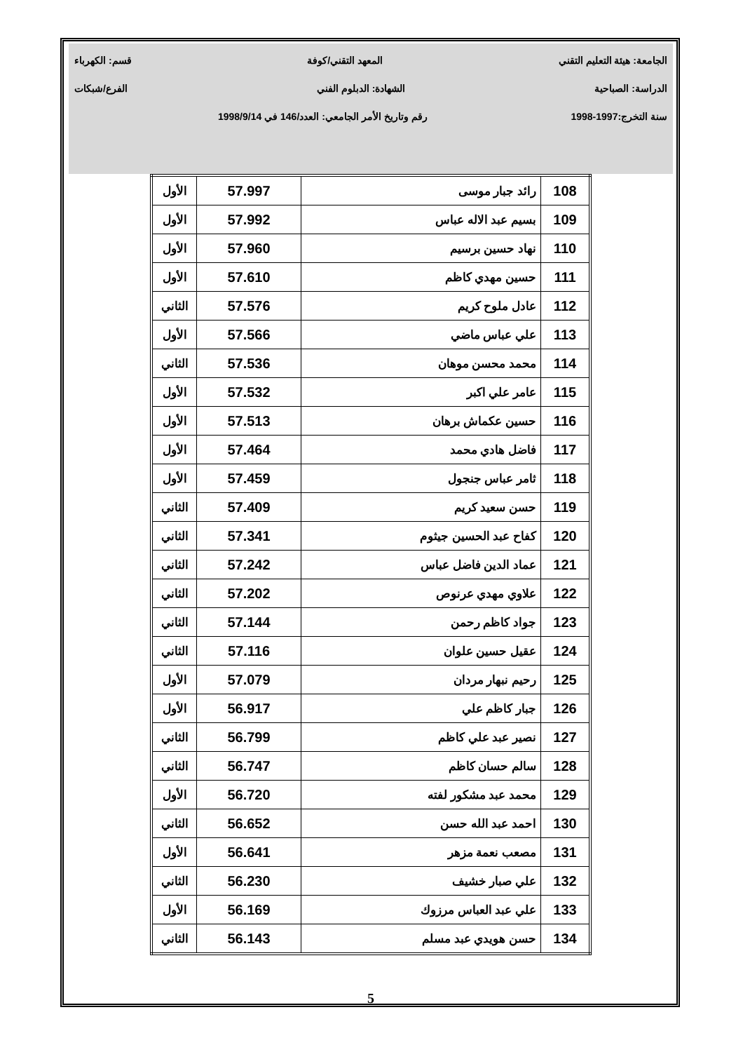الجامعة: هيئة التعليم التقني المعهد التقني/كوفة قسم: الكهرباء
الدراسة: الصباحية الشهادة: الدبلوم الفني الفرع/شبكات
سنة التخرج:1997-1998 رقم وتاريخ الأمر الجامعي: العدد/146 في 1998/9/14
| 108 | رائد جبار موسى | 57.997 | الأول |
| 109 | بسيم عبد الاله عباس | 57.992 | الأول |
| 110 | نهاد حسين برسيم | 57.960 | الأول |
| 111 | حسين مهدي كاظم | 57.610 | الأول |
| 112 | عادل ملوح كريم | 57.576 | الثاني |
| 113 | علي عباس ماضي | 57.566 | الأول |
| 114 | محمد محسن موهان | 57.536 | الثاني |
| 115 | عامر علي اكبر | 57.532 | الأول |
| 116 | حسين عكماش برهان | 57.513 | الأول |
| 117 | فاضل هادي محمد | 57.464 | الأول |
| 118 | ثامر عباس جنجول | 57.459 | الأول |
| 119 | حسن سعيد كريم | 57.409 | الثاني |
| 120 | كفاح عبد الحسين جيثوم | 57.341 | الثاني |
| 121 | عماد الدين فاضل عباس | 57.242 | الثاني |
| 122 | علاوي مهدي عرنوص | 57.202 | الثاني |
| 123 | جواد كاظم رحمن | 57.144 | الثاني |
| 124 | عقيل حسين علوان | 57.116 | الثاني |
| 125 | رحيم نبهار مردان | 57.079 | الأول |
| 126 | جبار كاظم علي | 56.917 | الأول |
| 127 | نصير عبد علي كاظم | 56.799 | الثاني |
| 128 | سالم حسان كاظم | 56.747 | الثاني |
| 129 | محمد عبد مشكور لفته | 56.720 | الأول |
| 130 | احمد عبد الله حسن | 56.652 | الثاني |
| 131 | مصعب نعمة مزهر | 56.641 | الأول |
| 132 | علي صبار خشيف | 56.230 | الثاني |
| 133 | علي عبد العباس مرزوك | 56.169 | الأول |
| 134 | حسن هويدي عبد مسلم | 56.143 | الثاني |
5